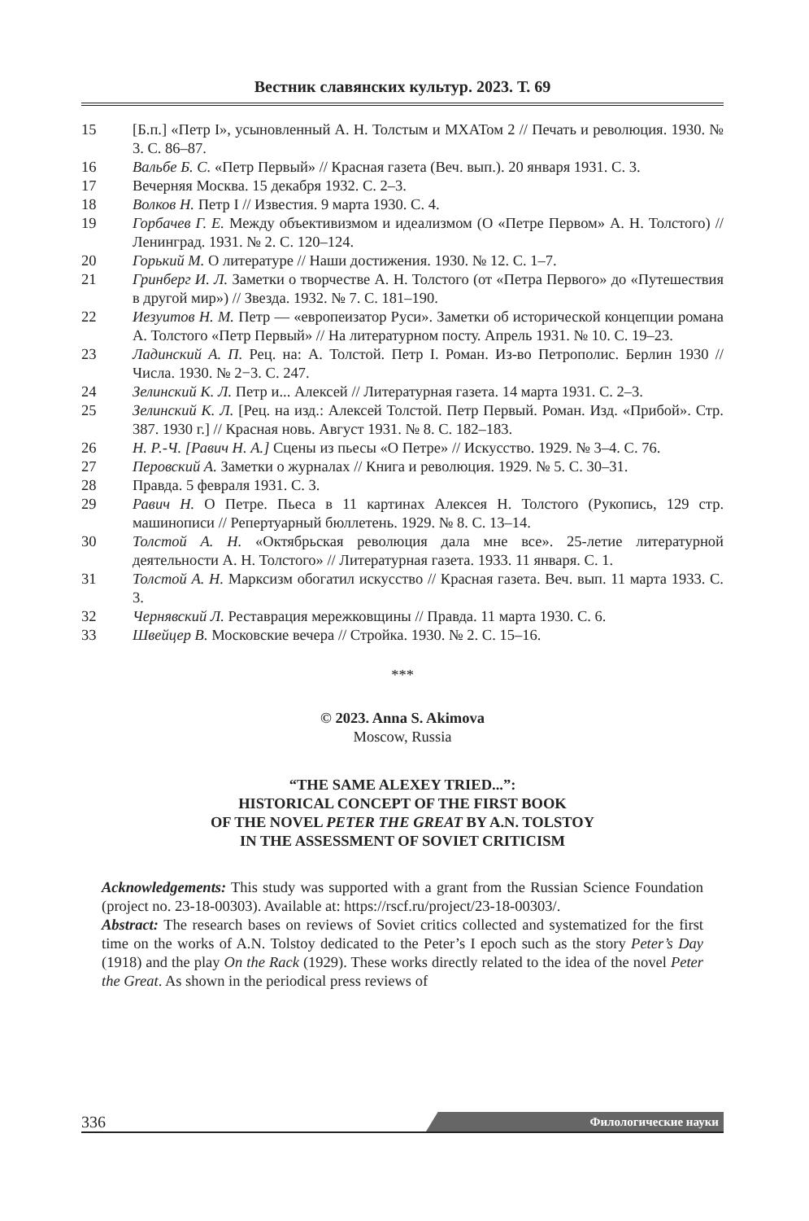Вестник славянских культур. 2023. Т. 69
15 [Б.п.] «Петр I», усыновленный А. Н. Толстым и МХАТом 2 // Печать и революция. 1930. № 3. С. 86–87.
16 Вальбе Б. С. «Петр Первый» // Красная газета (Веч. вып.). 20 января 1931. С. 3.
17 Вечерняя Москва. 15 декабря 1932. С. 2–3.
18 Волков Н. Петр I // Известия. 9 марта 1930. С. 4.
19 Горбачев Г. Е. Между объективизмом и идеализмом (О «Петре Первом» А. Н. Толстого) // Ленинград. 1931. № 2. С. 120–124.
20 Горький М. О литературе // Наши достижения. 1930. № 12. С. 1–7.
21 Гринберг И. Л. Заметки о творчестве А. Н. Толстого (от «Петра Первого» до «Путешествия в другой мир») // Звезда. 1932. № 7. С. 181–190.
22 Иезуитов Н. М. Петр — «европеизатор Руси». Заметки об исторической концепции романа А. Толстого «Петр Первый» // На литературном посту. Апрель 1931. № 10. С. 19–23.
23 Ладинский А. П. Рец. на: А. Толстой. Петр I. Роман. Из-во Петрополис. Берлин 1930 // Числа. 1930. № 2−3. С. 247.
24 Зелинский К. Л. Петр и... Алексей // Литературная газета. 14 марта 1931. С. 2–3.
25 Зелинский К. Л. [Рец. на изд.: Алексей Толстой. Петр Первый. Роман. Изд. «Прибой». Стр. 387. 1930 г.] // Красная новь. Август 1931. № 8. С. 182–183.
26 Н. Р.-Ч. [Равич Н. А.] Сцены из пьесы «О Петре» // Искусство. 1929. № 3–4. С. 76.
27 Перовский А. Заметки о журналах // Книга и революция. 1929. № 5. С. 30–31.
28 Правда. 5 февраля 1931. С. 3.
29 Равич Н. О Петре. Пьеса в 11 картинах Алексея Н. Толстого (Рукопись, 129 стр. машинописи // Репертуарный бюллетень. 1929. № 8. С. 13–14.
30 Толстой А. Н. «Октябрьская революция дала мне все». 25-летие литературной деятельности А. Н. Толстого» // Литературная газета. 1933. 11 января. С. 1.
31 Толстой А. Н. Марксизм обогатил искусство // Красная газета. Веч. вып. 11 марта 1933. С. 3.
32 Чернявский Л. Реставрация мережковщины // Правда. 11 марта 1930. С. 6.
33 Швейцер В. Московские вечера // Стройка. 1930. № 2. С. 15–16.
***
© 2023. Anna S. Akimova
Moscow, Russia
“THE SAME ALEXEY TRIED...”:
HISTORICAL CONCEPT OF THE FIRST BOOK
OF THE NOVEL PETER THE GREAT BY A.N. TOLSTOY
IN THE ASSESSMENT OF SOVIET CRITICISM
Acknowledgements: This study was supported with a grant from the Russian Science Foundation (project no. 23-18-00303). Available at: https://rscf.ru/project/23-18-00303/.
Abstract: The research bases on reviews of Soviet critics collected and systematized for the first time on the works of A.N. Tolstoy dedicated to the Peter’s I epoch such as the story Peter’s Day (1918) and the play On the Rack (1929). These works directly related to the idea of the novel Peter the Great. As shown in the periodical press reviews of
336 Филологические науки